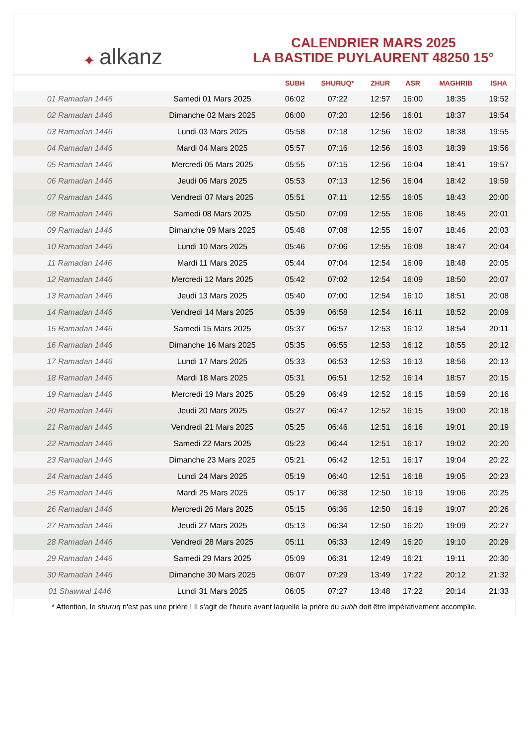✦ alkanz
CALENDRIER MARS 2025
LA BASTIDE PUYLAURENT 48250 15°
| | | SUBH | SHURUQ* | ZHUR | ASR | MAGHRIB | ISHA |
| --- | --- | --- | --- | --- | --- | --- | --- |
| 01 Ramadan 1446 | Samedi 01 Mars 2025 | 06:02 | 07:22 | 12:57 | 16:00 | 18:35 | 19:52 |
| 02 Ramadan 1446 | Dimanche 02 Mars 2025 | 06:00 | 07:20 | 12:56 | 16:01 | 18:37 | 19:54 |
| 03 Ramadan 1446 | Lundi 03 Mars 2025 | 05:58 | 07:18 | 12:56 | 16:02 | 18:38 | 19:55 |
| 04 Ramadan 1446 | Mardi 04 Mars 2025 | 05:57 | 07:16 | 12:56 | 16:03 | 18:39 | 19:56 |
| 05 Ramadan 1446 | Mercredi 05 Mars 2025 | 05:55 | 07:15 | 12:56 | 16:04 | 18:41 | 19:57 |
| 06 Ramadan 1446 | Jeudi 06 Mars 2025 | 05:53 | 07:13 | 12:56 | 16:04 | 18:42 | 19:59 |
| 07 Ramadan 1446 | Vendredi 07 Mars 2025 | 05:51 | 07:11 | 12:55 | 16:05 | 18:43 | 20:00 |
| 08 Ramadan 1446 | Samedi 08 Mars 2025 | 05:50 | 07:09 | 12:55 | 16:06 | 18:45 | 20:01 |
| 09 Ramadan 1446 | Dimanche 09 Mars 2025 | 05:48 | 07:08 | 12:55 | 16:07 | 18:46 | 20:03 |
| 10 Ramadan 1446 | Lundi 10 Mars 2025 | 05:46 | 07:06 | 12:55 | 16:08 | 18:47 | 20:04 |
| 11 Ramadan 1446 | Mardi 11 Mars 2025 | 05:44 | 07:04 | 12:54 | 16:09 | 18:48 | 20:05 |
| 12 Ramadan 1446 | Mercredi 12 Mars 2025 | 05:42 | 07:02 | 12:54 | 16:09 | 18:50 | 20:07 |
| 13 Ramadan 1446 | Jeudi 13 Mars 2025 | 05:40 | 07:00 | 12:54 | 16:10 | 18:51 | 20:08 |
| 14 Ramadan 1446 | Vendredi 14 Mars 2025 | 05:39 | 06:58 | 12:54 | 16:11 | 18:52 | 20:09 |
| 15 Ramadan 1446 | Samedi 15 Mars 2025 | 05:37 | 06:57 | 12:53 | 16:12 | 18:54 | 20:11 |
| 16 Ramadan 1446 | Dimanche 16 Mars 2025 | 05:35 | 06:55 | 12:53 | 16:12 | 18:55 | 20:12 |
| 17 Ramadan 1446 | Lundi 17 Mars 2025 | 05:33 | 06:53 | 12:53 | 16:13 | 18:56 | 20:13 |
| 18 Ramadan 1446 | Mardi 18 Mars 2025 | 05:31 | 06:51 | 12:52 | 16:14 | 18:57 | 20:15 |
| 19 Ramadan 1446 | Mercredi 19 Mars 2025 | 05:29 | 06:49 | 12:52 | 16:15 | 18:59 | 20:16 |
| 20 Ramadan 1446 | Jeudi 20 Mars 2025 | 05:27 | 06:47 | 12:52 | 16:15 | 19:00 | 20:18 |
| 21 Ramadan 1446 | Vendredi 21 Mars 2025 | 05:25 | 06:46 | 12:51 | 16:16 | 19:01 | 20:19 |
| 22 Ramadan 1446 | Samedi 22 Mars 2025 | 05:23 | 06:44 | 12:51 | 16:17 | 19:02 | 20:20 |
| 23 Ramadan 1446 | Dimanche 23 Mars 2025 | 05:21 | 06:42 | 12:51 | 16:17 | 19:04 | 20:22 |
| 24 Ramadan 1446 | Lundi 24 Mars 2025 | 05:19 | 06:40 | 12:51 | 16:18 | 19:05 | 20:23 |
| 25 Ramadan 1446 | Mardi 25 Mars 2025 | 05:17 | 06:38 | 12:50 | 16:19 | 19:06 | 20:25 |
| 26 Ramadan 1446 | Mercredi 26 Mars 2025 | 05:15 | 06:36 | 12:50 | 16:19 | 19:07 | 20:26 |
| 27 Ramadan 1446 | Jeudi 27 Mars 2025 | 05:13 | 06:34 | 12:50 | 16:20 | 19:09 | 20:27 |
| 28 Ramadan 1446 | Vendredi 28 Mars 2025 | 05:11 | 06:33 | 12:49 | 16:20 | 19:10 | 20:29 |
| 29 Ramadan 1446 | Samedi 29 Mars 2025 | 05:09 | 06:31 | 12:49 | 16:21 | 19:11 | 20:30 |
| 30 Ramadan 1446 | Dimanche 30 Mars 2025 | 06:07 | 07:29 | 13:49 | 17:22 | 20:12 | 21:32 |
| 01 Shawwal 1446 | Lundi 31 Mars 2025 | 06:05 | 07:27 | 13:48 | 17:22 | 20:14 | 21:33 |
* Attention, le shuruq n'est pas une prière ! Il s'agit de l'heure avant laquelle la prière du subh doit être impérativement accomplie.